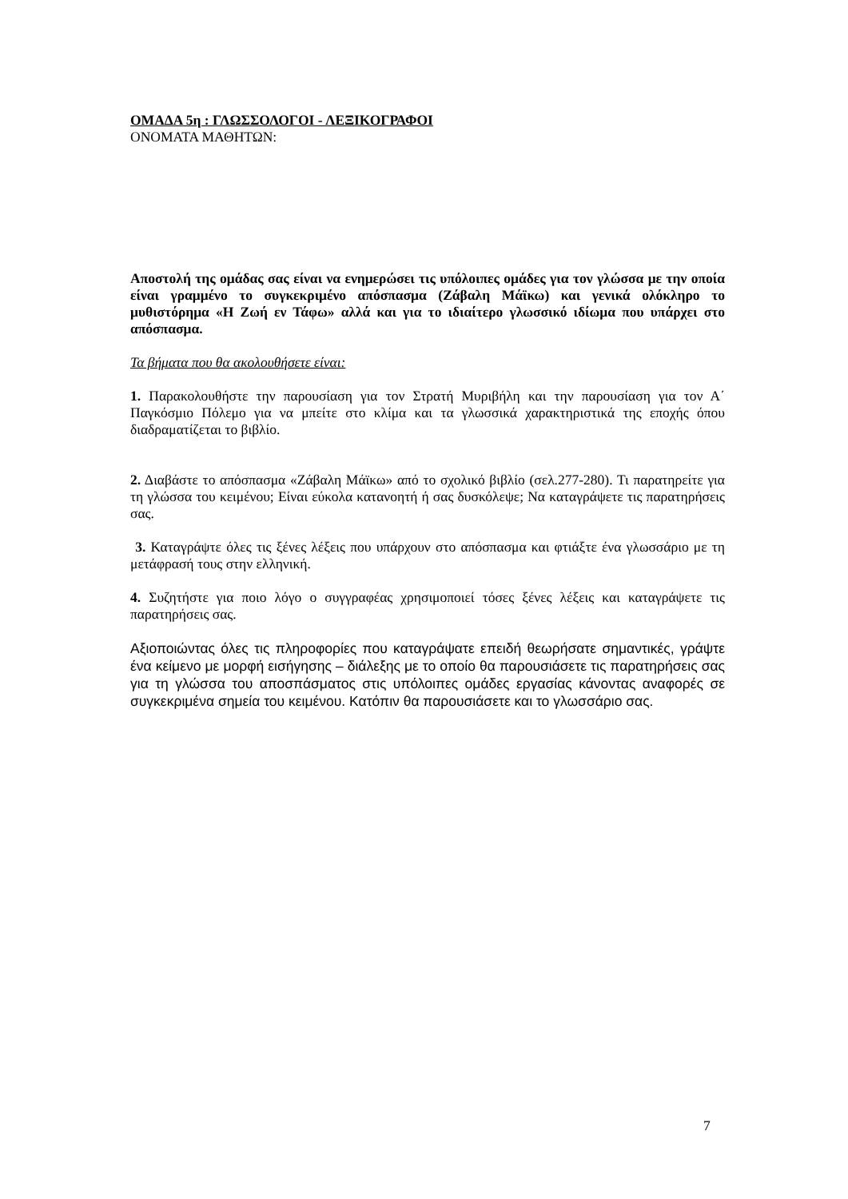ΟΜΑΔΑ 5η : ΓΛΩΣΣΟΛΟΓΟΙ - ΛΕΞΙΚΟΓΡΑΦΟΙ
ΟΝΟΜΑΤΑ ΜΑΘΗΤΩΝ:
Αποστολή της ομάδας σας είναι να ενημερώσει τις υπόλοιπες ομάδες για τον γλώσσα με την οποία είναι γραμμένο το συγκεκριμένο απόσπασμα (Ζάβαλη Μάϊκω) και γενικά ολόκληρο το μυθιστόρημα «Η Ζωή εν Τάφω» αλλά και για το ιδιαίτερο γλωσσικό ιδίωμα που υπάρχει στο απόσπασμα.
Τα βήματα που θα ακολουθήσετε είναι:
1. Παρακολουθήστε την παρουσίαση για τον Στρατή Μυριβήλη και την παρουσίαση για τον Α΄ Παγκόσμιο Πόλεμο για να μπείτε στο κλίμα και τα γλωσσικά χαρακτηριστικά της εποχής όπου διαδραματίζεται το βιβλίο.
2. Διαβάστε το απόσπασμα «Ζάβαλη Μάϊκω» από το σχολικό βιβλίο (σελ.277-280). Τι παρατηρείτε για τη γλώσσα του κειμένου; Είναι εύκολα κατανοητή ή σας δυσκόλεψε; Να καταγράψετε τις παρατηρήσεις σας.
3. Καταγράψτε όλες τις ξένες λέξεις που υπάρχουν στο απόσπασμα και φτιάξτε ένα γλωσσάριο με τη μετάφρασή τους στην ελληνική.
4. Συζητήστε για ποιο λόγο ο συγγραφέας χρησιμοποιεί τόσες ξένες λέξεις και καταγράψετε τις παρατηρήσεις σας.
Αξιοποιώντας όλες τις πληροφορίες που καταγράψατε επειδή θεωρήσατε σημαντικές, γράψτε ένα κείμενο με μορφή εισήγησης – διάλεξης με το οποίο θα παρουσιάσετε τις παρατηρήσεις σας για τη γλώσσα του αποσπάσματος στις υπόλοιπες ομάδες εργασίας κάνοντας αναφορές σε συγκεκριμένα σημεία του κειμένου. Κατόπιν θα παρουσιάσετε και το γλωσσάριο σας.
7